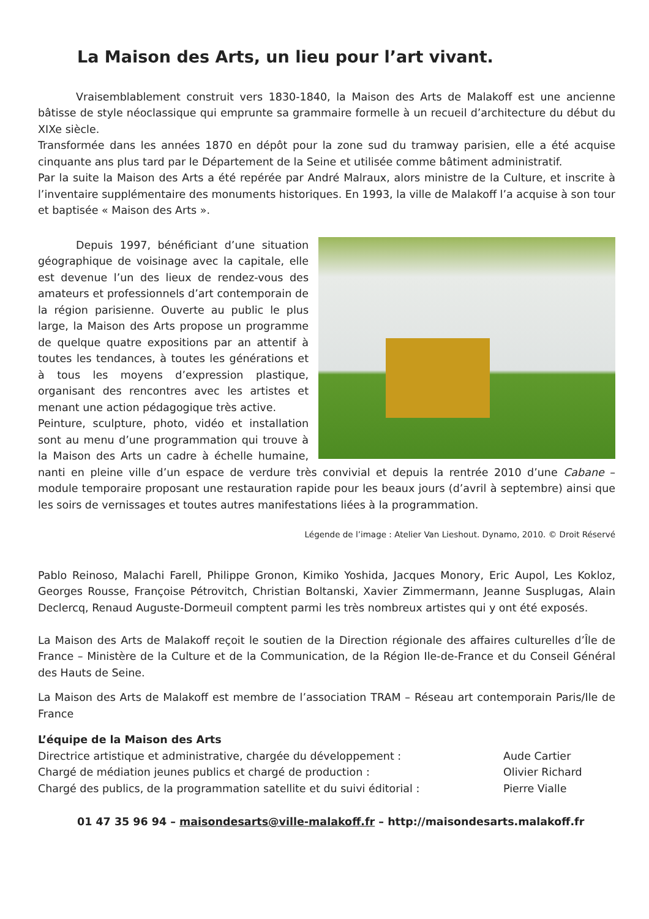La Maison des Arts, un lieu pour l’art vivant.
Vraisemblablement construit vers 1830-1840, la Maison des Arts de Malakoff est une ancienne bâtisse de style néoclassique qui emprunte sa grammaire formelle à un recueil d’architecture du début du XIXe siècle.
Transformée dans les années 1870 en dépôt pour la zone sud du tramway parisien, elle a été acquise cinquante ans plus tard par le Département de la Seine et utilisée comme bâtiment administratif.
Par la suite la Maison des Arts a été repérée par André Malraux, alors ministre de la Culture, et inscrite à l’inventaire supplémentaire des monuments historiques. En 1993, la ville de Malakoff l’a acquise à son tour et baptisée « Maison des Arts ».
Depuis 1997, bénéficiant d’une situation géographique de voisinage avec la capitale, elle est devenue l’un des lieux de rendez-vous des amateurs et professionnels d’art contemporain de la région parisienne. Ouverte au public le plus large, la Maison des Arts propose un programme de quelque quatre expositions par an attentif à toutes les tendances, à toutes les générations et à tous les moyens d’expression plastique, organisant des rencontres avec les artistes et menant une action pédagogique très active.
Peinture, sculpture, photo, vidéo et installation sont au menu d’une programmation qui trouve à la Maison des Arts un cadre à échelle humaine, nanti en pleine ville d’un espace de verdure très convivial et depuis la rentrée 2010 d’une Cabane – module temporaire proposant une restauration rapide pour les beaux jours (d’avril à septembre) ainsi que les soirs de vernissages et toutes autres manifestations liées à la programmation.
Légende de l’image : Atelier Van Lieshout. Dynamo, 2010. © Droit Réservé
Pablo Reinoso, Malachi Farell, Philippe Gronon, Kimiko Yoshida, Jacques Monory, Eric Aupol, Les Kokloz, Georges Rousse, Françoise Pétrovitch, Christian Boltanski, Xavier Zimmermann, Jeanne Susplugas, Alain Declercq, Renaud Auguste-Dormeuil comptent parmi les très nombreux artistes qui y ont été exposés.
La Maison des Arts de Malakoff reçoit le soutien de la Direction régionale des affaires culturelles d’Île de France – Ministère de la Culture et de la Communication, de la Région Ile-de-France et du Conseil Général des Hauts de Seine.
La Maison des Arts de Malakoff est membre de l’association TRAM – Réseau art contemporain Paris/Ile de France
L’équipe de la Maison des Arts
Directrice artistique et administrative, chargée du développement :
Aude Cartier
Chargé de médiation jeunes publics et chargé de production :
Olivier Richard
Chargé des publics, de la programmation satellite et du suivi éditorial :
Pierre Vialle
01 47 35 96 94 – maisondesarts@ville-malakoff.fr – http://maisondesarts.malakoff.fr